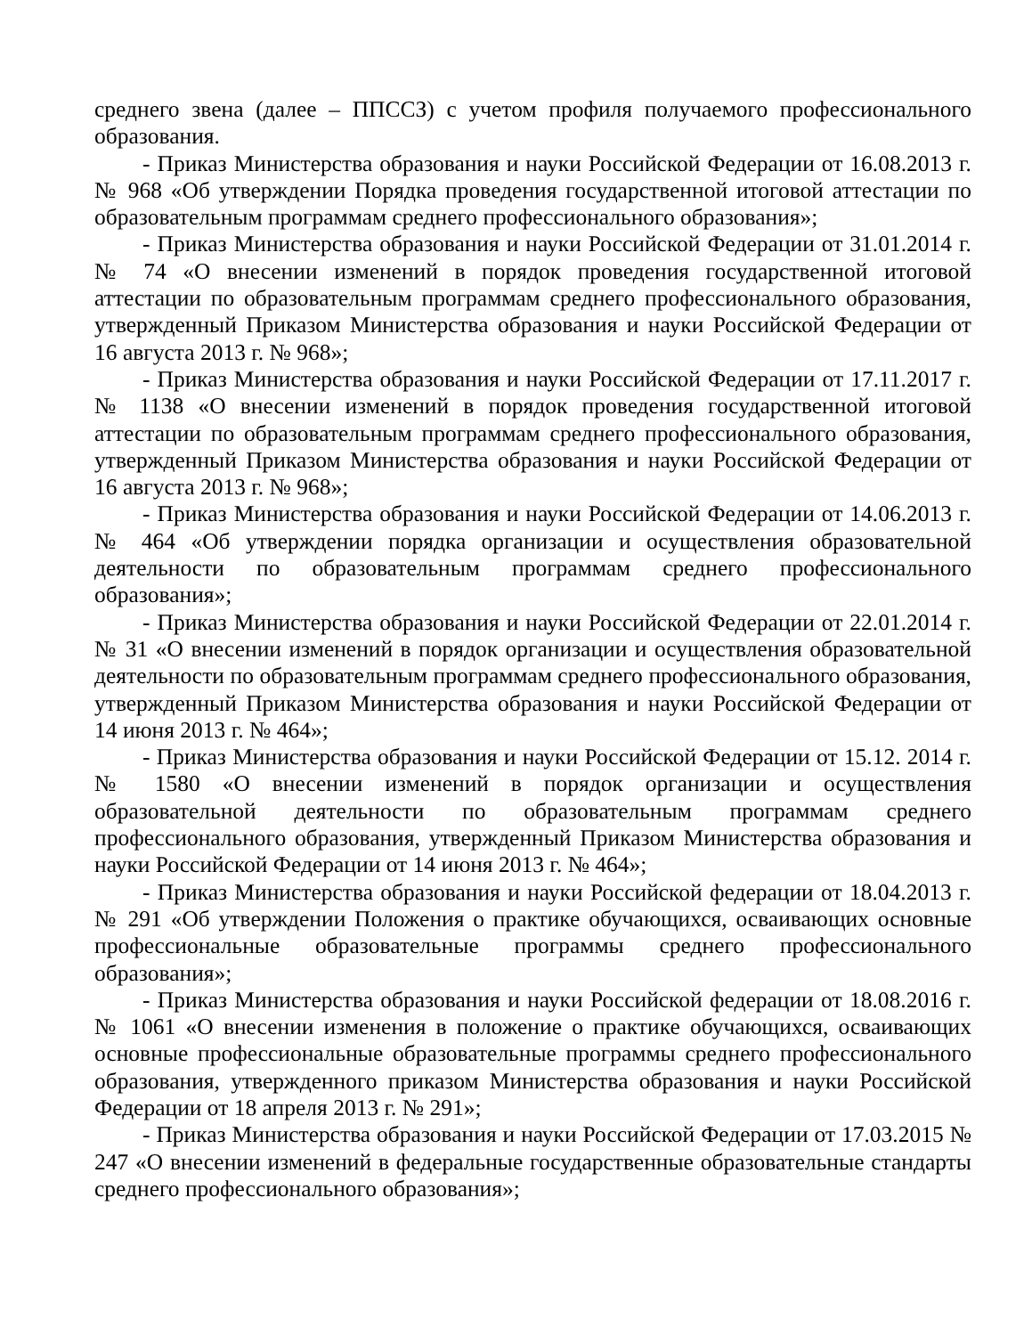среднего звена (далее – ППССЗ) с учетом профиля получаемого профессионального образования.
- Приказ Министерства образования и науки Российской Федерации от 16.08.2013 г. № 968 «Об утверждении Порядка проведения государственной итоговой аттестации по образовательным программам среднего профессионального образования»;
- Приказ Министерства образования и науки Российской Федерации от 31.01.2014 г. № 74 «О внесении изменений в порядок проведения государственной итоговой аттестации по образовательным программам среднего профессионального образования, утвержденный Приказом Министерства образования и науки Российской Федерации от 16 августа 2013 г. № 968»;
- Приказ Министерства образования и науки Российской Федерации от 17.11.2017 г. № 1138 «О внесении изменений в порядок проведения государственной итоговой аттестации по образовательным программам среднего профессионального образования, утвержденный Приказом Министерства образования и науки Российской Федерации от 16 августа 2013 г. № 968»;
- Приказ Министерства образования и науки Российской Федерации от 14.06.2013 г. № 464 «Об утверждении порядка организации и осуществления образовательной деятельности по образовательным программам среднего профессионального образования»;
- Приказ Министерства образования и науки Российской Федерации от 22.01.2014 г. № 31 «О внесении изменений в порядок организации и осуществления образовательной деятельности по образовательным программам среднего профессионального образования, утвержденный Приказом Министерства образования и науки Российской Федерации от 14 июня 2013 г. № 464»;
- Приказ Министерства образования и науки Российской Федерации от 15.12. 2014 г. № 1580 «О внесении изменений в порядок организации и осуществления образовательной деятельности по образовательным программам среднего профессионального образования, утвержденный Приказом Министерства образования и науки Российской Федерации от 14 июня 2013 г. № 464»;
- Приказ Министерства образования и науки Российской федерации от 18.04.2013 г. № 291 «Об утверждении Положения о практике обучающихся, осваивающих основные профессиональные образовательные программы среднего профессионального образования»;
- Приказ Министерства образования и науки Российской федерации от 18.08.2016 г. № 1061 «О внесении изменения в положение о практике обучающихся, осваивающих основные профессиональные образовательные программы среднего профессионального образования, утвержденного приказом Министерства образования и науки Российской Федерации от 18 апреля 2013 г. № 291»;
- Приказ Министерства образования и науки Российской Федерации от 17.03.2015 № 247 «О внесении изменений в федеральные государственные образовательные стандарты среднего профессионального образования»;